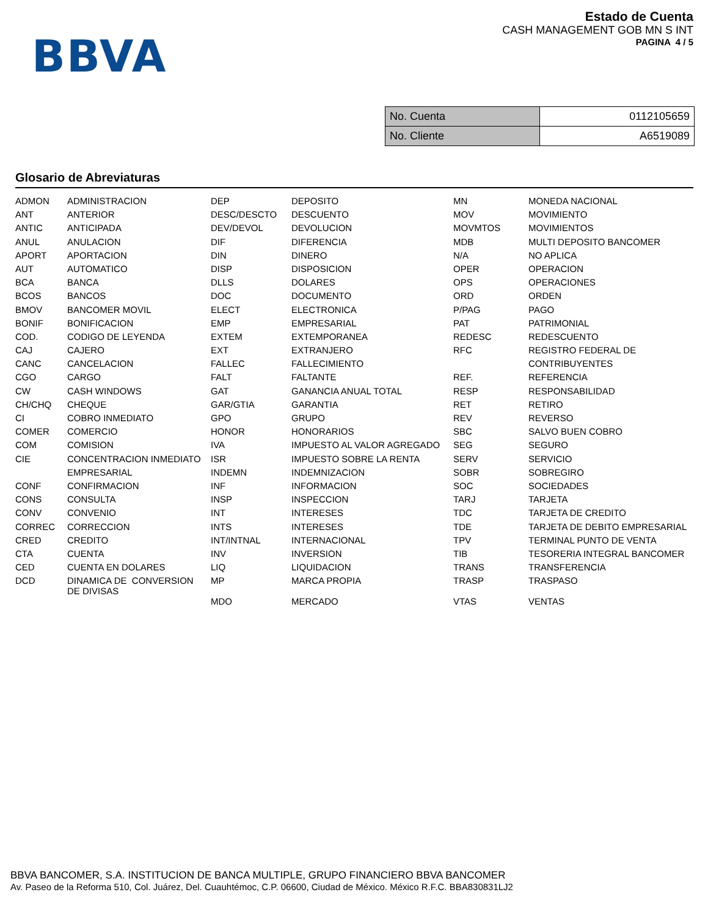BBVA
Estado de Cuenta
CASH MANAGEMENT GOB MN S INT
PAGINA 4 / 5
| No. Cuenta | 0112105659 |
| No. Cliente | A6519089 |
Glosario de Abreviaturas
| ADMON | ADMINISTRACION | DEP | DEPOSITO | MN | MONEDA NACIONAL |
| ANT | ANTERIOR | DESC/DESCTO | DESCUENTO | MOV | MOVIMIENTO |
| ANTIC | ANTICIPADA | DEV/DEVOL | DEVOLUCION | MOVMTOS | MOVIMIENTOS |
| ANUL | ANULACION | DIF | DIFERENCIA | MDB | MULTI DEPOSITO BANCOMER |
| APORT | APORTACION | DIN | DINERO | N/A | NO APLICA |
| AUT | AUTOMATICO | DISP | DISPOSICION | OPER | OPERACION |
| BCA | BANCA | DLLS | DOLARES | OPS | OPERACIONES |
| BCOS | BANCOS | DOC | DOCUMENTO | ORD | ORDEN |
| BMOV | BANCOMER MOVIL | ELECT | ELECTRONICA | P/PAG | PAGO |
| BONIF | BONIFICACION | EMP | EMPRESARIAL | PAT | PATRIMONIAL |
| COD. | CODIGO DE LEYENDA | EXTEM | EXTEMPORANEA | REDESC | REDESCUENTO |
| CAJ | CAJERO | EXT | EXTRANJERO | RFC | REGISTRO FEDERAL DE |
| CANC | CANCELACION | FALLEC | FALLECIMIENTO | | CONTRIBUYENTES |
| CGO | CARGO | FALT | FALTANTE | REF. | REFERENCIA |
| CW | CASH WINDOWS | GAT | GANANCIA ANUAL TOTAL | RESP | RESPONSABILIDAD |
| CH/CHQ | CHEQUE | GAR/GTIA | GARANTIA | RET | RETIRO |
| CI | COBRO INMEDIATO | GPO | GRUPO | REV | REVERSO |
| COMER | COMERCIO | HONOR | HONORARIOS | SBC | SALVO BUEN COBRO |
| COM | COMISION | IVA | IMPUESTO AL VALOR AGREGADO | SEG | SEGURO |
| CIE | CONCENTRACION INMEDIATO | ISR | IMPUESTO SOBRE LA RENTA | SERV | SERVICIO |
| | EMPRESARIAL | INDEMN | INDEMNIZACION | SOBR | SOBREGIRO |
| CONF | CONFIRMACION | INF | INFORMACION | SOC | SOCIEDADES |
| CONS | CONSULTA | INSP | INSPECCION | TARJ | TARJETA |
| CONV | CONVENIO | INT | INTERESES | TDC | TARJETA DE CREDITO |
| CORREC | CORRECCION | INTS | INTERESES | TDE | TARJETA DE DEBITO EMPRESARIAL |
| CRED | CREDITO | INT/INTNAL | INTERNACIONAL | TPV | TERMINAL PUNTO DE VENTA |
| CTA | CUENTA | INV | INVERSION | TIB | TESORERIA INTEGRAL BANCOMER |
| CED | CUENTA EN DOLARES | LIQ | LIQUIDACION | TRANS | TRANSFERENCIA |
| DCD | DINAMICA DE CONVERSION DE DIVISAS | MP | MARCA PROPIA | TRASP | TRASPASO |
| | | MDO | MERCADO | VTAS | VENTAS |
BBVA BANCOMER, S.A. INSTITUCION DE BANCA MULTIPLE, GRUPO FINANCIERO BBVA BANCOMER
Av. Paseo de la Reforma 510, Col. Juárez, Del. Cuauhtémoc, C.P. 06600, Ciudad de México. México R.F.C. BBA830831LJ2